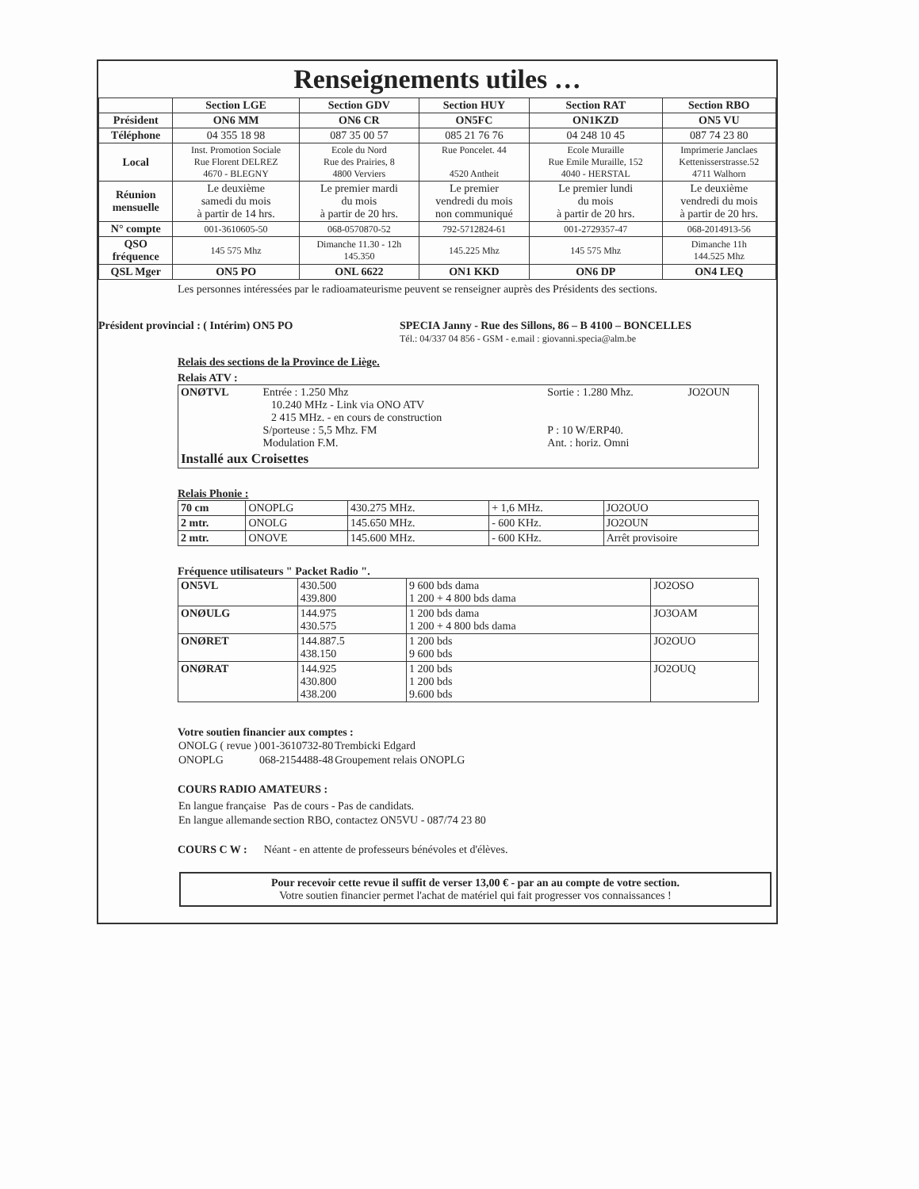Renseignements utiles …
| | Section LGE | Section GDV | Section HUY | Section RAT | Section RBO |
| --- | --- | --- | --- | --- | --- |
| Président | ON6 MM | ON6 CR | ON5FC | ON1KZD | ON5 VU |
| Téléphone | 04 355 18 98 | 087 35 00 57 | 085 21 76 76 | 04 248 10 45 | 087 74 23 80 |
| Local | Inst. Promotion Sociale Rue Florent DELREZ 4670 - BLEGNY | Ecole du Nord Rue des Prairies, 8 4800 Verviers | Rue Poncelet. 44 4520 Antheit | Ecole Muraille Rue Emile Muraille, 152 4040 - HERSTAL | Imprimerie Janclaes Kettenisserstrasse.52 4711 Walhorn |
| Réunion mensuelle | Le deuxième samedi du mois à partir de 14 hrs. | Le premier mardi du mois à partir de 20 hrs. | Le premier vendredi du mois non communiqué | Le premier lundi du mois à partir de 20 hrs. | Le deuxième vendredi du mois à partir de 20 hrs. |
| N° compte | 001-3610605-50 | 068-0570870-52 | 792-5712824-61 | 001-2729357-47 | 068-2014913-56 |
| QSO fréquence | 145 575 Mhz | Dimanche 11.30 - 12h 145.350 | 145.225 Mhz | 145 575 Mhz | Dimanche 11h 144.525 Mhz |
| QSL Mger | ON5 PO | ONL 6622 | ON1 KKD | ON6 DP | ON4 LEQ |
Les personnes intéressées par le radioamateurisme peuvent se renseigner auprès des Présidents des sections.
Président provincial : ( Intérim) ON5 PO SPECIA Janny - Rue des Sillons, 86 – B 4100 – BONCELLES
Tél.: 04/337 04 856 - GSM - e.mail : giovanni.specia@alm.be
Relais des sections de la Province de Liège.
Relais ATV :
| ONØTVL | Entrée : 1.250 Mhz 10.240 MHz - Link via ONO ATV 2 415 MHz. - en cours de construction S/porteuse : 5,5 Mhz. FM Modulation F.M. | Sortie : 1.280 Mhz. P : 10 W/ERP40. Ant. : horiz. Omni | JO2OUN |
| Installé aux Croisettes | | | |
Relais Phonie :
| 70 cm | ONOPLG | 430.275 MHz. | + 1,6 MHz. | JO2OUO |
| 2 mtr. | ONOLG | 145.650 MHz. | - 600 KHz. | JO2OUN |
| 2 mtr. | ONOVE | 145.600 MHz. | - 600 KHz. | Arrêt provisoire |
Fréquence utilisateurs " Packet Radio ".
| ON5VL | 430.500 439.800 | 9 600 bds dama 1 200 + 4 800 bds dama | JO2OSO |
| ONØULG | 144.975 430.575 | 1 200 bds dama 1 200 + 4 800 bds dama | JO3OAM |
| ONØRET | 144.887.5 438.150 | 1 200 bds 9 600 bds | JO2OUO |
| ONØRAT | 144.925 430.800 438.200 | 1 200 bds 1 200 bds 9.600 bds | JO2OUQ |
Votre soutien financier aux comptes :
| ONOLG ( revue ) | 001-3610732-80 | Trembicki Edgard |
| ONOPLG | 068-2154488-48 | Groupement relais ONOPLG |
COURS RADIO AMATEURS :
| En langue française | Pas de cours - Pas de candidats. |
| En langue allemande | section RBO, contactez ON5VU - 087/74 23 80 |
COURS C W : Néant - en attente de professeurs bénévoles et d'élèves.
Pour recevoir cette revue il suffit de verser 13,00 € - par an au compte de votre section.
Votre soutien financier permet l'achat de matériel qui fait progresser vos connaissances !